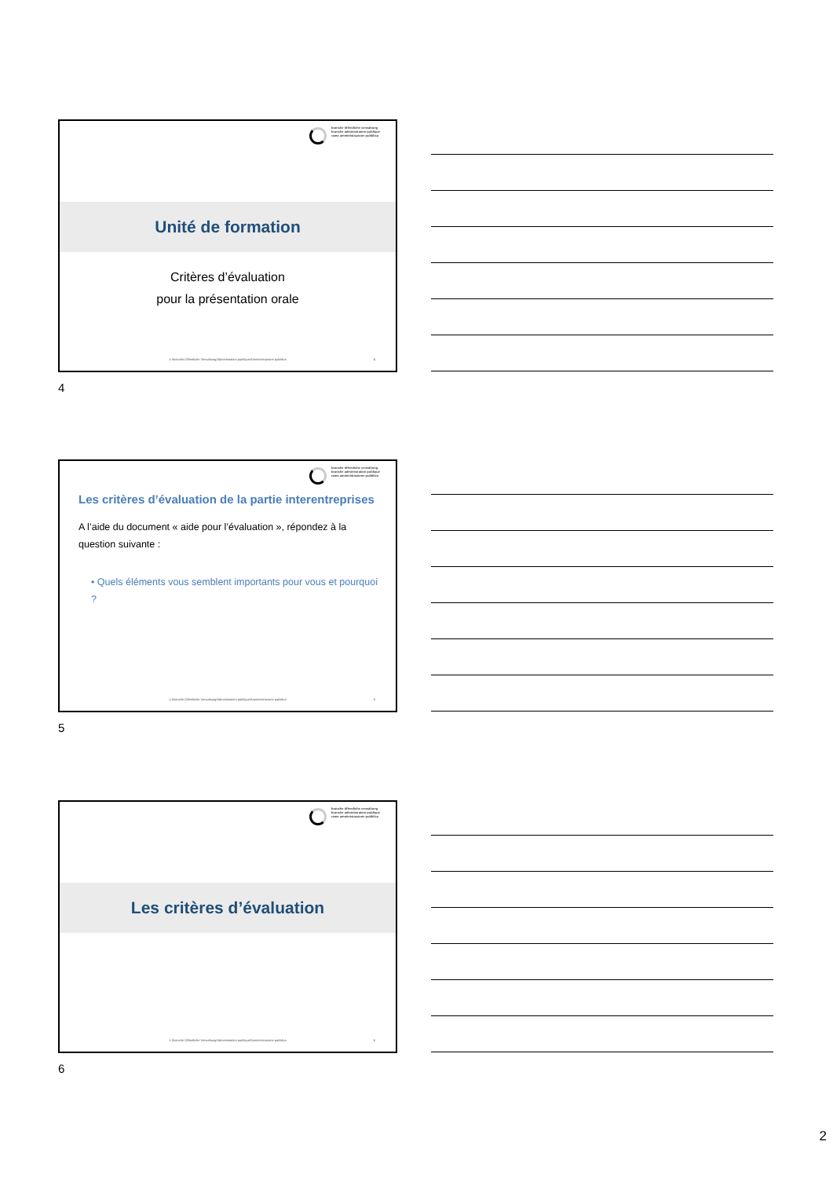branche öffentliche verwaltung
branche administration publique
ramo amministrazione pubblica
Unité de formation
Critères d’évaluation
pour la présentation orale
© Branche Öffentliche Verwaltung/Administration publique/Amministrazione pubblica
4
4
branche öffentliche verwaltung
branche administration publique
ramo amministrazione pubblica
Les critères d’évaluation de la partie interentreprises
A l’aide du document « aide pour l’évaluation », répondez à la question suivante :
• Quels éléments vous semblent importants pour vous et pourquoi ?
© Branche Öffentliche Verwaltung/Administration publique/Amministrazione pubblica
5
5
branche öffentliche verwaltung
branche administration publique
ramo amministrazione pubblica
Les critères d’évaluation
© Branche Öffentliche Verwaltung/Administration publique/Amministrazione pubblica
6
6
2